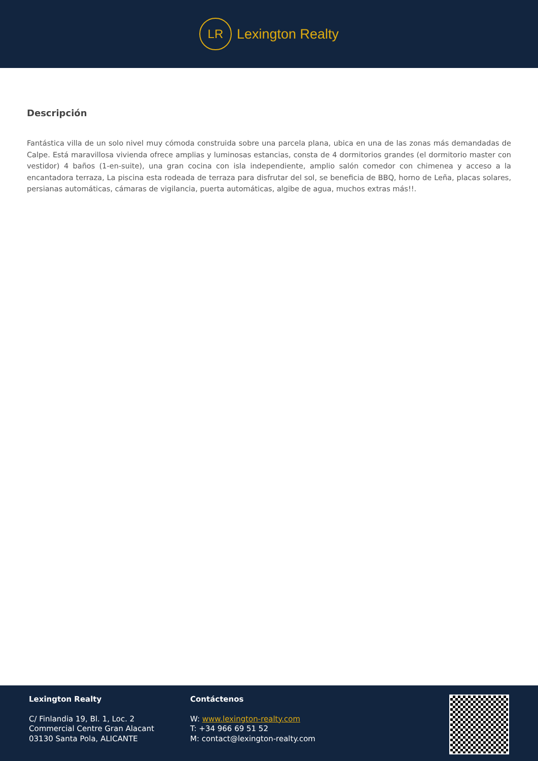LR
Lexington Realty
Descripción
Fantástica villa de un solo nivel muy cómoda construida sobre una parcela plana, ubica en una de las zonas más demandadas de Calpe. Está maravillosa vivienda ofrece amplias y luminosas estancias, consta de 4 dormitorios grandes (el dormitorio master con vestidor) 4 baños (1-en-suite), una gran cocina con isla independiente, amplio salón comedor con chimenea y acceso a la encantadora terraza, La piscina esta rodeada de terraza para disfrutar del sol, se beneficia de BBQ, horno de Leña, placas solares, persianas automáticas, cámaras de vigilancia, puerta automáticas, algibe de agua, muchos extras más!!.
Lexington Realty
C/ Finlandia 19, Bl. 1, Loc. 2
Commercial Centre Gran Alacant
03130 Santa Pola, ALICANTE
Contáctenos
W: www.lexington-realty.com
T: +34 966 69 51 52
M: contact@lexington-realty.com